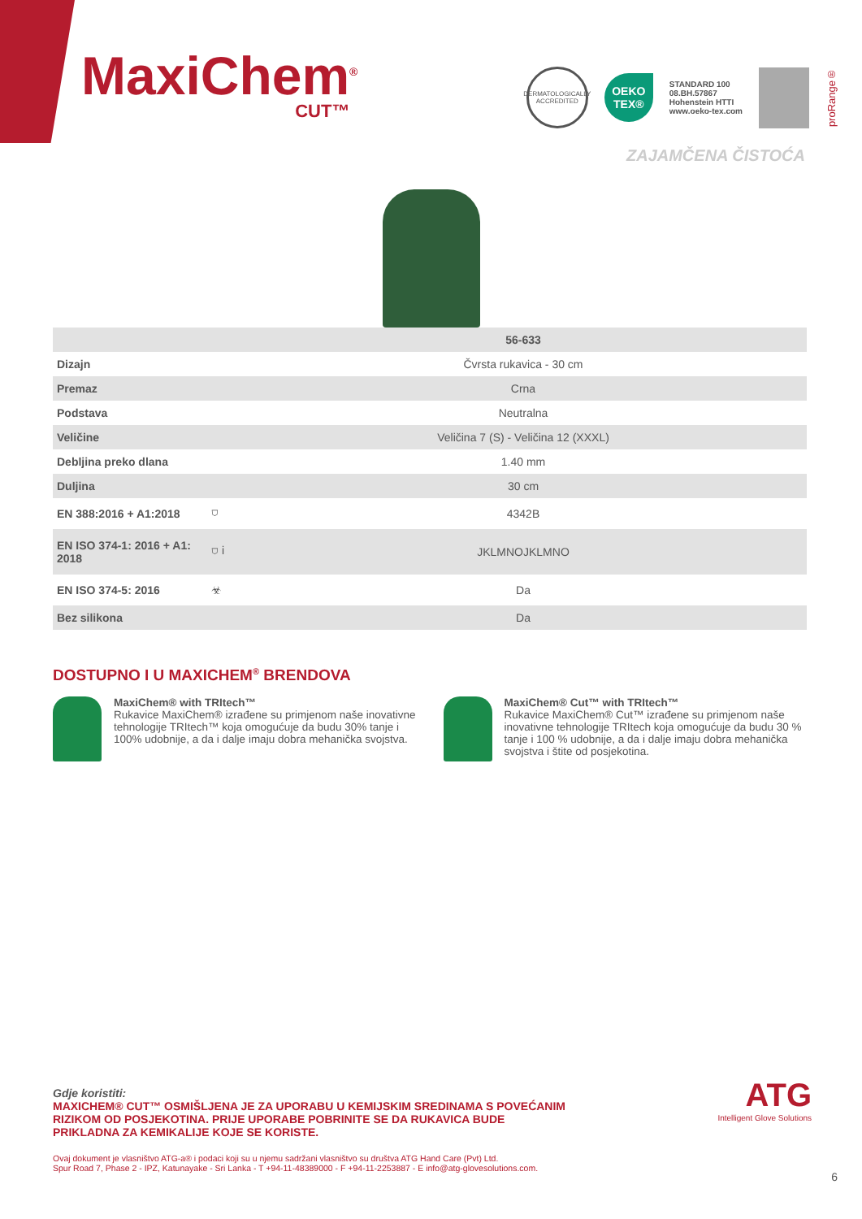MaxiChem<sup>®</sup>
CUT™
DERMATOLOGICALLY ACCREDITED
OEKO TEX®
STANDARD 100
08.BH.57867
Hohenstein HTTI
www.oeko-tex.com
proRange®
ZAJAMČENA ČISTOĆA
| | | 56-633 |
| Dizajn | | Čvrsta rukavica - 30 cm |
| Premaz | | Crna |
| Podstava | | Neutralna |
| Veličine | | Veličina 7 (S) - Veličina 12 (XXXL) |
| Debljina preko dlana | | 1.40 mm |
| Duljina | | 30 cm |
| EN 388:2016 + A1:2018 | ⛉ | 4342B |
| EN ISO 374-1: 2016 + A1: 2018 | ⛉ i | JKLMNOJKLMNO |
| EN ISO 374-5: 2016 | ☣ | Da |
| Bez silikona | | Da |
DOSTUPNO I U MAXICHEM<sup>®</sup> BRENDOVA
MaxiChem® with TRItech™
Rukavice MaxiChem® izrađene su primjenom naše inovativne tehnologije TRItech™ koja omogućuje da budu 30% tanje i 100% udobnije, a da i dalje imaju dobra mehanička svojstva.
MaxiChem® Cut™ with TRItech™
Rukavice MaxiChem® Cut™ izrađene su primjenom naše inovativne tehnologije TRItech koja omogućuje da budu 30 % tanje i 100 % udobnije, a da i dalje imaju dobra mehanička svojstva i štite od posjekotina.
Gdje koristiti:
MAXICHEM® CUT™ OSMIŠLJENA JE ZA UPORABU U KEMIJSKIM SREDINAMA S POVEĆANIM RIZIKOM OD POSJEKOTINA. PRIJE UPORABE POBRINITE SE DA RUKAVICA BUDE PRIKLADNA ZA KEMIKALIJE KOJE SE KORISTE.
Ovaj dokument je vlasništvo ATG-a® i podaci koji su u njemu sadržani vlasništvo su društva ATG Hand Care (Pvt) Ltd.
Spur Road 7, Phase 2 - IPZ, Katunayake - Sri Lanka - T +94-11-48389000 - F +94-11-2253887 - E info@atg-glovesolutions.com.
ATG
Intelligent Glove Solutions
6